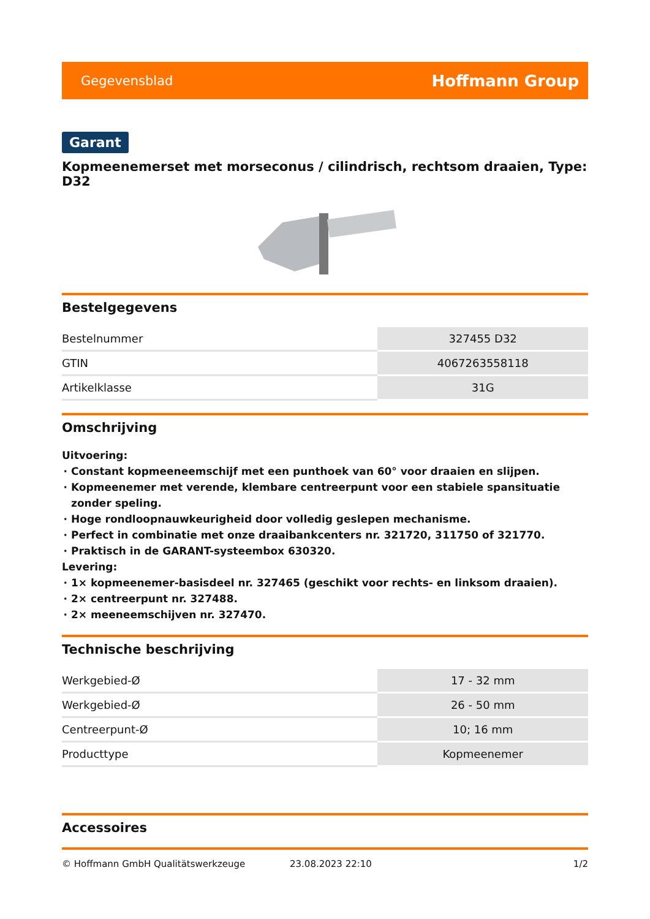Gegevensblad Hoffmann Group
Garant
Kopmeenemerset met morseconus / cilindrisch, rechtsom draaien, Type: D32
Bestelgegevens
| Bestelnummer | 327455 D32 |
| GTIN | 4067263558118 |
| Artikelklasse | 31G |
Omschrijving
Uitvoering:
Constant kopmeeneemschijf met een punthoek van 60° voor draaien en slijpen.
Kopmeenemer met verende, klembare centreerpunt voor een stabiele spansituatie zonder speling.
Hoge rondloopnauwkeurigheid door volledig geslepen mechanisme.
Perfect in combinatie met onze draaibankcenters nr. 321720, 311750 of 321770.
Praktisch in de GARANT-systeembox 630320.
Levering:
1× kopmeenemer-basisdeel nr. 327465 (geschikt voor rechts- en linksom draaien).
2× centreerpunt nr. 327488.
2× meeneemschijven nr. 327470.
Technische beschrijving
| Werkgebied-Ø | 17 - 32 mm |
| Werkgebied-Ø | 26 - 50 mm |
| Centreerpunt-Ø | 10; 16 mm |
| Producttype | Kopmeenemer |
Accessoires
© Hoffmann GmbH Qualitätswerkzeuge 23.08.2023 22:10 1/2